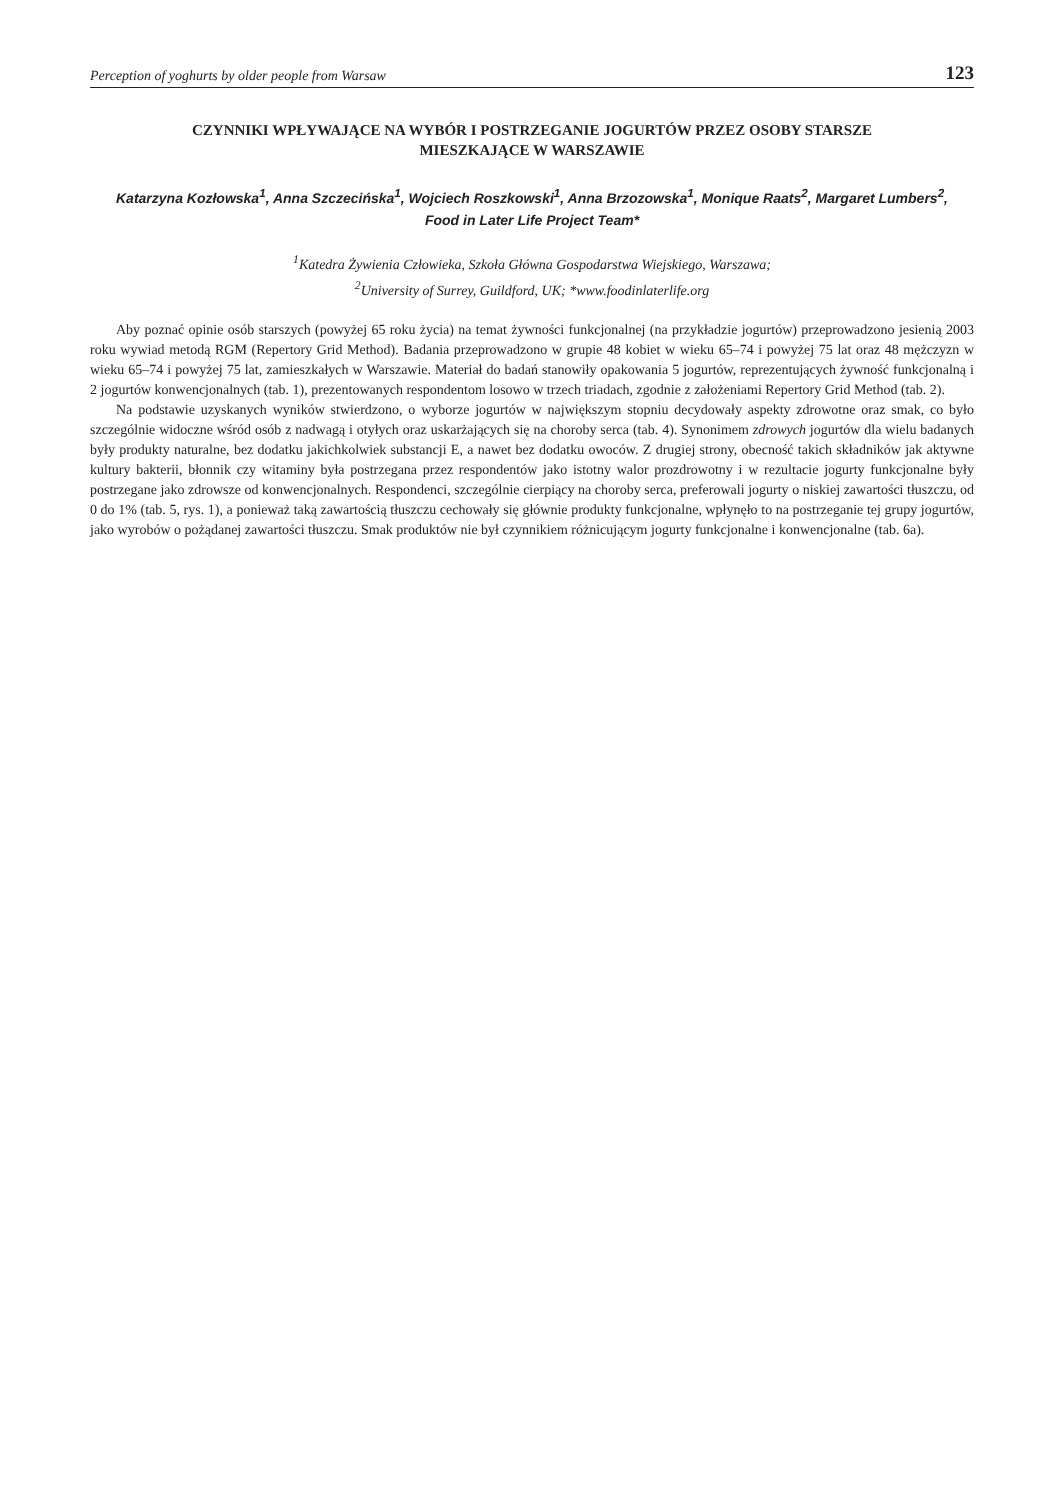Perception of yoghurts by older people from Warsaw 123
CZYNNIKI WPŁYWAJĄCE NA WYBÓR I POSTRZEGANIE JOGURTÓW PRZEZ OSOBY STARSZE
MIESZKAJĄCE W WARSZAWIE
Katarzyna Kozłowska<sup>1</sup>, Anna Szczecińska<sup>1</sup>, Wojciech Roszkowski<sup>1</sup>, Anna Brzozowska<sup>1</sup>, Monique Raats<sup>2</sup>, Margaret Lumbers<sup>2</sup>,
Food in Later Life Project Team*
<sup>1</sup> Katedra Żywienia Człowieka, Szkoła Główna Gospodarstwa Wiejskiego, Warszawa;
<sup>2</sup> University of Surrey, Guildford, UK; *www.foodinlaterlife.org
Aby poznać opinie osób starszych (powyżej 65 roku życia) na temat żywności funkcjonalnej (na przykładzie jogurtów) przeprowadzono jesienią 2003 roku wywiad metodą RGM (Repertory Grid Method). Badania przeprowadzono w grupie 48 kobiet w wieku 65–74 i powyżej 75 lat oraz 48 mężczyzn w wieku 65–74 i powyżej 75 lat, zamieszkałych w Warszawie. Materiał do badań stanowiły opakowania 5 jogurtów, reprezentujących żywność funkcjonalną i 2 jogurtów konwencjonalnych (tab. 1), prezentowanych respondentom losowo w trzech triadach, zgodnie z założeniami Repertory Grid Method (tab. 2).
Na podstawie uzyskanych wyników stwierdzono, o wyborze jogurtów w największym stopniu decydowały aspekty zdrowotne oraz smak, co było szczególnie widoczne wśród osób z nadwagą i otyłych oraz uskarżających się na choroby serca (tab. 4). Synonimem zdrowych jogurtów dla wielu badanych były produkty naturalne, bez dodatku jakichkolwiek substancji E, a nawet bez dodatku owoców. Z drugiej strony, obecność takich składników jak aktywne kultury bakterii, błonnik czy witaminy była postrzegana przez respondentów jako istotny walor prozdrowotny i w rezultacie jogurty funkcjonalne były postrzegane jako zdrowsze od konwencjonalnych. Respondenci, szczególnie cierpiący na choroby serca, preferowali jogurty o niskiej zawartości tłuszczu, od 0 do 1% (tab. 5, rys. 1), a ponieważ taką zawartością tłuszczu cechowały się głównie produkty funkcjonalne, wpłynęło to na postrzeganie tej grupy jogurtów, jako wyrobów o pożądanej zawartości tłuszczu. Smak produktów nie był czynnikiem różnicującym jogurty funkcjonalne i konwencjonalne (tab. 6a).